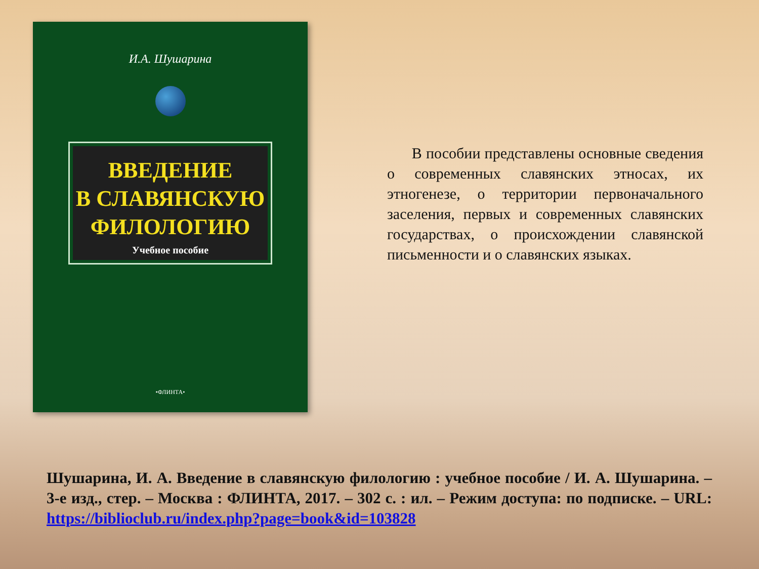И.А. Шушарина
ВВЕДЕНИЕ
В СЛАВЯНСКУЮ
ФИЛОЛОГИЮ
Учебное пособие
•ФЛИНТА•
В пособии представлены основные сведения о современных славянских этносах, их этногенезе, о территории первоначального заселения, первых и современных славянских государствах, о происхождении славянской письменности и о славянских языках.
Шушарина, И. А. Введение в славянскую филологию : учебное пособие / И. А. Шушарина. – 3-е изд., стер. – Москва : ФЛИНТА, 2017. – 302 с. : ил. – Режим доступа: по подписке. – URL: https://biblioclub.ru/index.php?page=book&id=103828